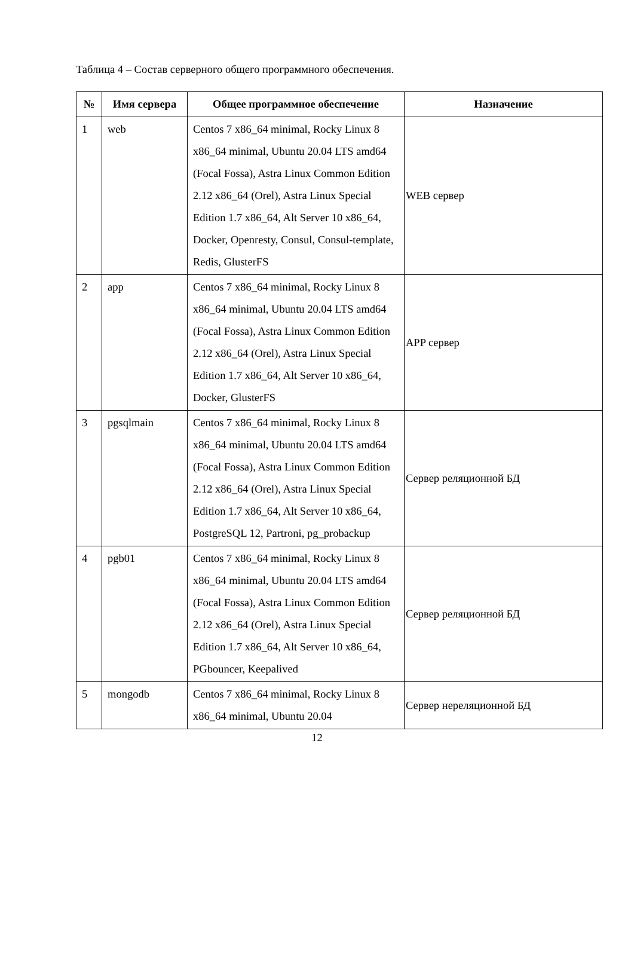Таблица 4 – Состав серверного общего программного обеспечения.
| № | Имя сервера | Общее программное обеспечение | Назначение |
| --- | --- | --- | --- |
| 1 | web | Centos 7 x86_64 minimal, Rocky Linux 8 x86_64 minimal, Ubuntu 20.04 LTS amd64 (Focal Fossa), Astra Linux Common Edition 2.12 x86_64 (Orel), Astra Linux Special Edition 1.7 x86_64, Alt Server 10 x86_64, Docker, Openresty, Consul, Consul-template, Redis, GlusterFS | WEB сервер |
| 2 | app | Centos 7 x86_64 minimal, Rocky Linux 8 x86_64 minimal, Ubuntu 20.04 LTS amd64 (Focal Fossa), Astra Linux Common Edition 2.12 x86_64 (Orel), Astra Linux Special Edition 1.7 x86_64, Alt Server 10 x86_64, Docker, GlusterFS | APP сервер |
| 3 | pgsqlmain | Centos 7 x86_64 minimal, Rocky Linux 8 x86_64 minimal, Ubuntu 20.04 LTS amd64 (Focal Fossa), Astra Linux Common Edition 2.12 x86_64 (Orel), Astra Linux Special Edition 1.7 x86_64, Alt Server 10 x86_64, PostgreSQL 12, Partroni, pg_probackup | Сервер реляционной БД |
| 4 | pgb01 | Centos 7 x86_64 minimal, Rocky Linux 8 x86_64 minimal, Ubuntu 20.04 LTS amd64 (Focal Fossa), Astra Linux Common Edition 2.12 x86_64 (Orel), Astra Linux Special Edition 1.7 x86_64, Alt Server 10 x86_64, PGbouncer, Keepalived | Сервер реляционной БД |
| 5 | mongodb | Centos 7 x86_64 minimal, Rocky Linux 8 x86_64 minimal, Ubuntu 20.04 | Сервер нереляционной БД |
12